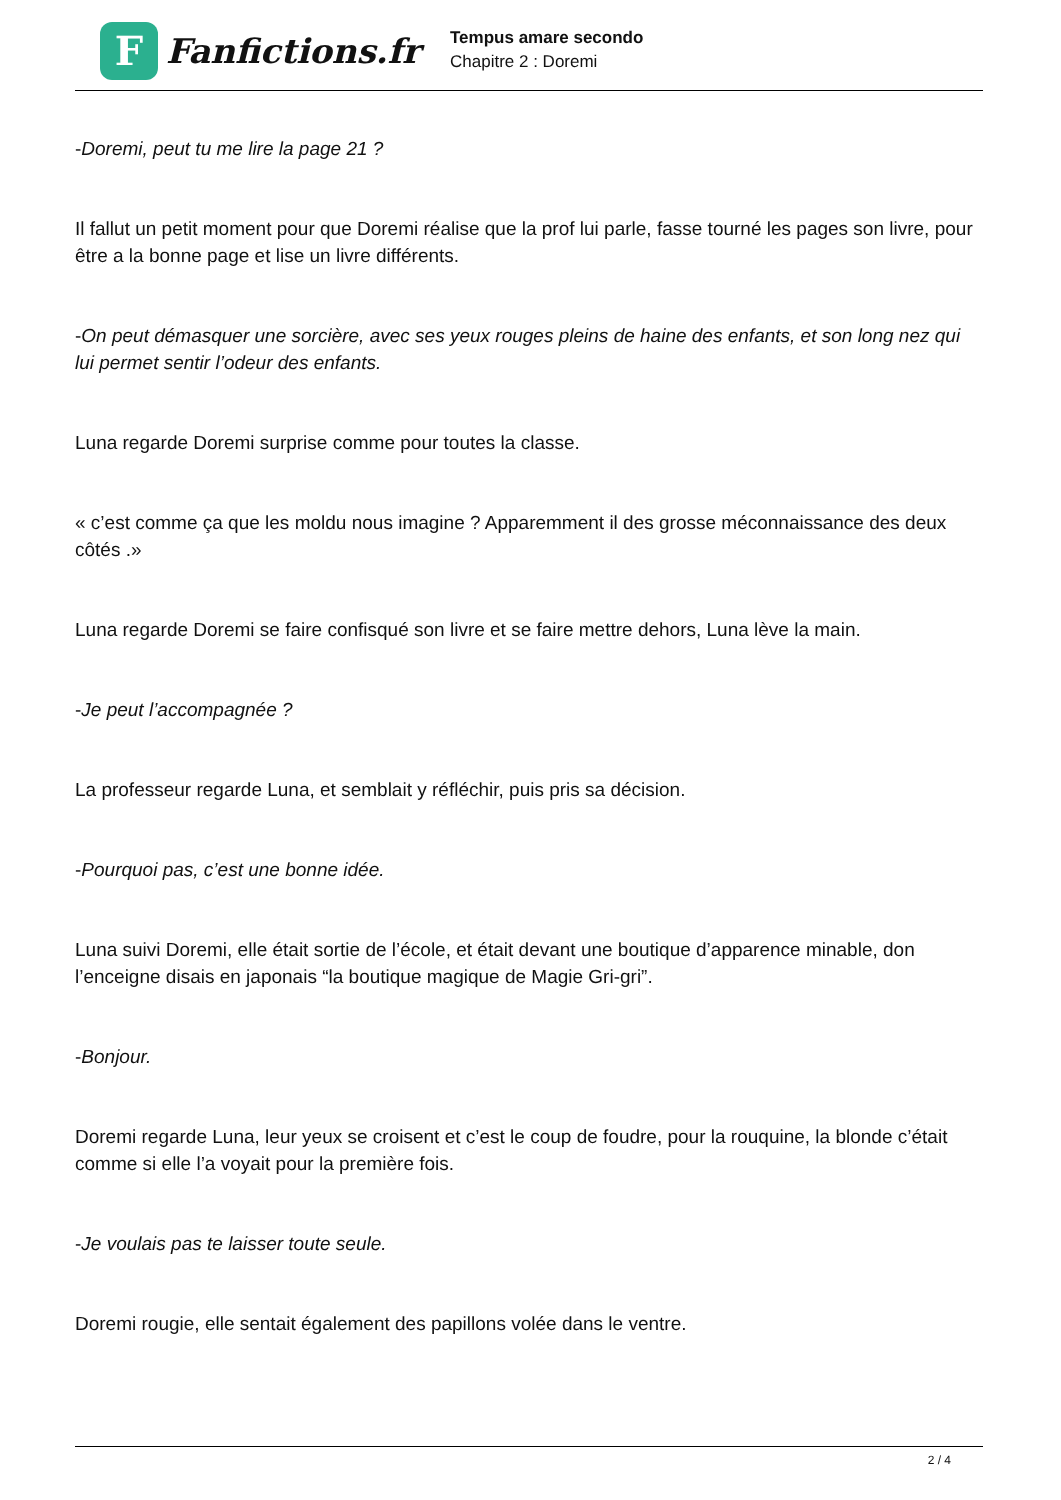F
Fanfictions.fr
Tempus amare secondo
Chapitre 2 : Doremi
-Doremi, peut tu me lire la page 21 ?
Il fallut un petit moment pour que Doremi réalise que la prof lui parle, fasse tourné les pages son livre, pour être a la bonne page et lise un livre différents.
-On peut démasquer une sorcière, avec ses yeux rouges pleins de haine des enfants, et son long nez qui lui permet sentir l’odeur des enfants.
Luna regarde Doremi surprise comme pour toutes la classe.
« c’est comme ça que les moldu nous imagine ? Apparemment il des grosse méconnaissance des deux côtés .»
Luna regarde Doremi se faire confisqué son livre et se faire mettre dehors, Luna lève la main.
-Je peut l’accompagnée ?
La professeur regarde Luna, et semblait y réfléchir, puis pris sa décision.
-Pourquoi pas, c’est une bonne idée.
Luna suivi Doremi, elle était sortie de l’école, et était devant une boutique d’apparence minable, don l’enceigne disais en japonais “la boutique magique de Magie Gri-gri”.
-Bonjour.
Doremi regarde Luna, leur yeux se croisent et c’est le coup de foudre, pour la rouquine, la blonde c’était comme si elle l’a voyait pour la première fois.
-Je voulais pas te laisser toute seule.
Doremi rougie, elle sentait également des papillons volée dans le ventre.
2 / 4